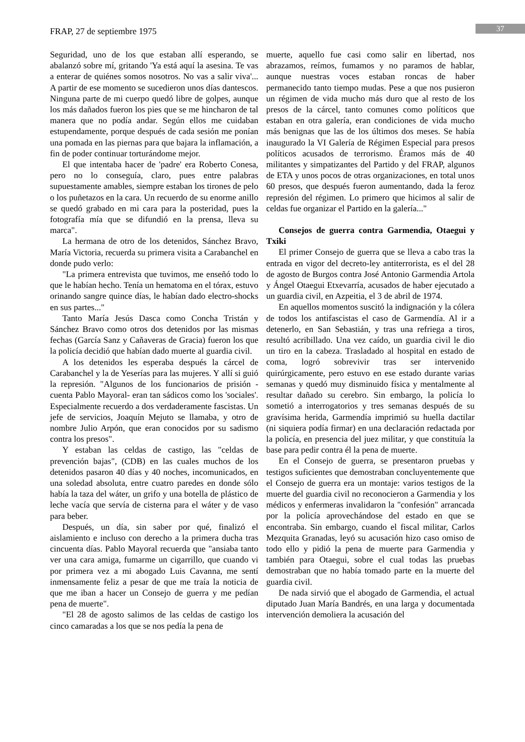FRAP, 27 de septiembre 1975 37
Seguridad, uno de los que estaban allí esperando, se abalanzó sobre mí, gritando 'Ya está aquí la asesina. Te vas a enterar de quiénes somos nosotros. No vas a salir viva'... A partir de ese momento se sucedieron unos días dantescos. Ninguna parte de mi cuerpo quedó libre de golpes, aunque los más dañados fueron los pies que se me hincharon de tal manera que no podía andar. Según ellos me cuidaban estupendamente, porque después de cada sesión me ponían una pomada en las piernas para que bajara la inflamación, a fin de poder continuar torturándome mejor.
El que intentaba hacer de 'padre' era Roberto Conesa, pero no lo conseguía, claro, pues entre palabras supuestamente amables, siempre estaban los tirones de pelo o los puñetazos en la cara. Un recuerdo de su enorme anillo se quedó grabado en mi cara para la posteridad, pues la fotografía mía que se difundió en la prensa, lleva su marca".
La hermana de otro de los detenidos, Sánchez Bravo, María Victoria, recuerda su primera visita a Carabanchel en donde pudo verlo:
"La primera entrevista que tuvimos, me enseñó todo lo que le habían hecho. Tenía un hematoma en el tórax, estuvo orinando sangre quince días, le habían dado electro-shocks en sus partes..."
Tanto María Jesús Dasca como Concha Tristán y Sánchez Bravo como otros dos detenidos por las mismas fechas (García Sanz y Cañaveras de Gracia) fueron los que la policía decidió que habían dado muerte al guardia civil.
A los detenidos les esperaba después la cárcel de Carabanchel y la de Yeserías para las mujeres. Y allí si guió la represión. "Algunos de los funcionarios de prisión -cuenta Pablo Mayoral- eran tan sádicos como los 'sociales'. Especialmente recuerdo a dos verdaderamente fascistas. Un jefe de servicios, Joaquín Mejuto se llamaba, y otro de nombre Julio Arpón, que eran conocidos por su sadismo contra los presos".
Y estaban las celdas de castigo, las "celdas de prevención bajas", (CDB) en las cuales muchos de los detenidos pasaron 40 días y 40 noches, incomunicados, en una soledad absoluta, entre cuatro paredes en donde sólo había la taza del wáter, un grifo y una botella de plástico de leche vacía que servía de cisterna para el wáter y de vaso para beber.
Después, un día, sin saber por qué, finalizó el aislamiento e incluso con derecho a la primera ducha tras cincuenta días. Pablo Mayoral recuerda que "ansiaba tanto ver una cara amiga, fumarme un cigarrillo, que cuando vi por primera vez a mi abogado Luis Cavanna, me sentí inmensamente feliz a pesar de que me traía la noticia de que me iban a hacer un Consejo de guerra y me pedían pena de muerte".
"El 28 de agosto salimos de las celdas de castigo los cinco camaradas a los que se nos pedía la pena de
muerte, aquello fue casi como salir en libertad, nos abrazamos, reímos, fumamos y no paramos de hablar, aunque nuestras voces estaban roncas de haber permanecido tanto tiempo mudas. Pese a que nos pusieron un régimen de vida mucho más duro que al resto de los presos de la cárcel, tanto comunes como políticos que estaban en otra galería, eran condiciones de vida mucho más benignas que las de los últimos dos meses. Se había inaugurado la VI Galería de Régimen Especial para presos políticos acusados de terrorismo. Éramos más de 40 militantes y simpatizantes del Partido y del FRAP, algunos de ETA y unos pocos de otras organizaciones, en total unos 60 presos, que después fueron aumentando, dada la feroz represión del régimen. Lo primero que hicimos al salir de celdas fue organizar el Partido en la galería..."
Consejos de guerra contra Garmendia, Otaegui y Txiki
El primer Consejo de guerra que se lleva a cabo tras la entrada en vigor del decreto-ley antiterrorista, es el del 28 de agosto de Burgos contra José Antonio Garmendia Artola y Ángel Otaegui Etxevarría, acusados de haber ejecutado a un guardia civil, en Azpeitia, el 3 de abril de 1974.
En aquellos momentos suscitó la indignación y la cólera de todos los antifascistas el caso de Garmendía. Al ir a detenerlo, en San Sebastián, y tras una refriega a tiros, resultó acribillado. Una vez caído, un guardia civil le dio un tiro en la cabeza. Trasladado al hospital en estado de coma, logró sobrevivir tras ser intervenido quirúrgicamente, pero estuvo en ese estado durante varias semanas y quedó muy disminuido física y mentalmente al resultar dañado su cerebro. Sin embargo, la policía lo sometió a interrogatorios y tres semanas después de su gravísima herida, Garmendía imprimió su huella dactilar (ni siquiera podía firmar) en una declaración redactada por la policía, en presencia del juez militar, y que constituía la base para pedir contra él la pena de muerte.
En el Consejo de guerra, se presentaron pruebas y testigos suficientes que demostraban concluyentemente que el Consejo de guerra era un montaje: varios testigos de la muerte del guardia civil no reconocieron a Garmendia y los médicos y enfermeras invalidaron la "confesión" arrancada por la policía aprovechándose del estado en que se encontraba. Sin embargo, cuando el fiscal militar, Carlos Mezquita Granadas, leyó su acusación hizo caso omiso de todo ello y pidió la pena de muerte para Garmendia y también para Otaegui, sobre el cual todas las pruebas demostraban que no había tomado parte en la muerte del guardia civil.
De nada sirvió que el abogado de Garmendia, el actual diputado Juan María Bandrés, en una larga y documentada intervención demoliera la acusación del